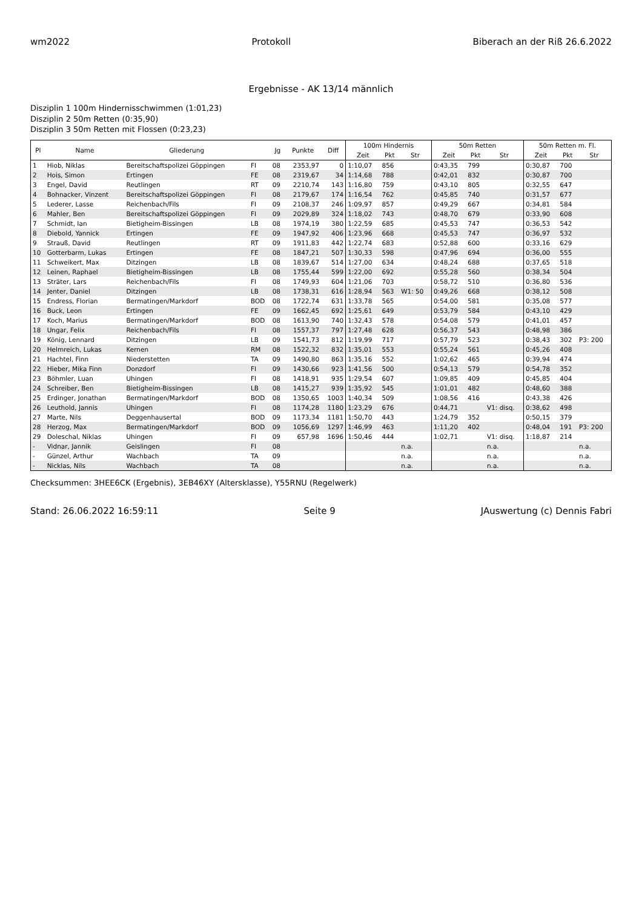wm2022 Protokoll Biberach an der Riß 26.6.2022
Ergebnisse - AK 13/14 männlich
Disziplin 1 100m Hindernisschwimmen (1:01,23)
Disziplin 2 50m Retten (0:35,90)
Disziplin 3 50m Retten mit Flossen (0:23,23)
| Pl | Name | Gliederung | | Jg | Punkte | Diff | 100m Hindernis | | | 50m Retten | | | 50m Retten m. Fl. | | |
| --- | --- | --- | --- | --- | --- | --- | --- | --- | --- | --- | --- | --- | --- | --- | --- |
| | | | | | | | Zeit | Pkt | Str | Zeit | Pkt | Str | Zeit | Pkt | Str |
| 1 | Hiob, Niklas | Bereitschaftspolizei Göppingen | FI | 08 | 2353,97 | 0 | 1:10,07 | 856 | | 0:43,35 | 799 | | 0:30,87 | 700 | |
| 2 | Hois, Simon | Ertingen | FE | 08 | 2319,67 | 34 | 1:14,68 | 788 | | 0:42,01 | 832 | | 0:30,87 | 700 | |
| 3 | Engel, David | Reutlingen | RT | 09 | 2210,74 | 143 | 1:16,80 | 759 | | 0:43,10 | 805 | | 0:32,55 | 647 | |
| 4 | Bohnacker, Vinzent | Bereitschaftspolizei Göppingen | FI | 08 | 2179,67 | 174 | 1:16,54 | 762 | | 0:45,85 | 740 | | 0:31,57 | 677 | |
| 5 | Lederer, Lasse | Reichenbach/Fils | FI | 09 | 2108,37 | 246 | 1:09,97 | 857 | | 0:49,29 | 667 | | 0:34,81 | 584 | |
| 6 | Mahler, Ben | Bereitschaftspolizei Göppingen | FI | 09 | 2029,89 | 324 | 1:18,02 | 743 | | 0:48,70 | 679 | | 0:33,90 | 608 | |
| 7 | Schmidt, Ian | Bietigheim-Bissingen | LB | 08 | 1974,19 | 380 | 1:22,59 | 685 | | 0:45,53 | 747 | | 0:36,53 | 542 | |
| 8 | Diebold, Yannick | Ertingen | FE | 09 | 1947,92 | 406 | 1:23,96 | 668 | | 0:45,53 | 747 | | 0:36,97 | 532 | |
| 9 | Strauß, David | Reutlingen | RT | 09 | 1911,83 | 442 | 1:22,74 | 683 | | 0:52,88 | 600 | | 0:33,16 | 629 | |
| 10 | Gotterbarm, Lukas | Ertingen | FE | 08 | 1847,21 | 507 | 1:30,33 | 598 | | 0:47,96 | 694 | | 0:36,00 | 555 | |
| 11 | Schweikert, Max | Ditzingen | LB | 08 | 1839,67 | 514 | 1:27,00 | 634 | | 0:48,24 | 688 | | 0:37,65 | 518 | |
| 12 | Leinen, Raphael | Bietigheim-Bissingen | LB | 08 | 1755,44 | 599 | 1:22,00 | 692 | | 0:55,28 | 560 | | 0:38,34 | 504 | |
| 13 | Sträter, Lars | Reichenbach/Fils | FI | 08 | 1749,93 | 604 | 1:21,06 | 703 | | 0:58,72 | 510 | | 0:36,80 | 536 | |
| 14 | Jenter, Daniel | Ditzingen | LB | 08 | 1738,31 | 616 | 1:28,94 | 563 | W1: 50 | 0:49,26 | 668 | | 0:38,12 | 508 | |
| 15 | Endress, Florian | Bermatingen/Markdorf | BOD | 08 | 1722,74 | 631 | 1:33,78 | 565 | | 0:54,00 | 581 | | 0:35,08 | 577 | |
| 16 | Buck, Leon | Ertingen | FE | 09 | 1662,45 | 692 | 1:25,61 | 649 | | 0:53,79 | 584 | | 0:43,10 | 429 | |
| 17 | Koch, Marius | Bermatingen/Markdorf | BOD | 08 | 1613,90 | 740 | 1:32,43 | 578 | | 0:54,08 | 579 | | 0:41,01 | 457 | |
| 18 | Ungar, Felix | Reichenbach/Fils | FI | 08 | 1557,37 | 797 | 1:27,48 | 628 | | 0:56,37 | 543 | | 0:48,98 | 386 | |
| 19 | König, Lennard | Ditzingen | LB | 09 | 1541,73 | 812 | 1:19,99 | 717 | | 0:57,79 | 523 | | 0:38,43 | 302 | P3: 200 |
| 20 | Helmreich, Lukas | Kernen | RM | 08 | 1522,32 | 832 | 1:35,01 | 553 | | 0:55,24 | 561 | | 0:45,26 | 408 | |
| 21 | Hachtel, Finn | Niederstetten | TA | 09 | 1490,80 | 863 | 1:35,16 | 552 | | 1:02,62 | 465 | | 0:39,94 | 474 | |
| 22 | Hieber, Mika Finn | Donzdorf | FI | 09 | 1430,66 | 923 | 1:41,56 | 500 | | 0:54,13 | 579 | | 0:54,78 | 352 | |
| 23 | Böhmler, Luan | Uhingen | FI | 08 | 1418,91 | 935 | 1:29,54 | 607 | | 1:09,85 | 409 | | 0:45,85 | 404 | |
| 24 | Schreiber, Ben | Bietigheim-Bissingen | LB | 08 | 1415,27 | 939 | 1:35,92 | 545 | | 1:01,01 | 482 | | 0:48,60 | 388 | |
| 25 | Erdinger, Jonathan | Bermatingen/Markdorf | BOD | 08 | 1350,65 | 1003 | 1:40,34 | 509 | | 1:08,56 | 416 | | 0:43,38 | 426 | |
| 26 | Leuthold, Jannis | Uhingen | FI | 08 | 1174,28 | 1180 | 1:23,29 | 676 | | 0:44,71 | | V1: disq. | 0:38,62 | 498 | |
| 27 | Marte, Nils | Deggenhausertal | BOD | 09 | 1173,34 | 1181 | 1:50,70 | 443 | | 1:24,79 | 352 | | 0:50,15 | 379 | |
| 28 | Herzog, Max | Bermatingen/Markdorf | BOD | 09 | 1056,69 | 1297 | 1:46,99 | 463 | | 1:11,20 | 402 | | 0:48,04 | 191 | P3: 200 |
| 29 | Doleschal, Niklas | Uhingen | FI | 09 | 657,98 | 1696 | 1:50,46 | 444 | | 1:02,71 | | V1: disq. | 1:18,87 | 214 | |
| - | Vidnar, Jannik | Geislingen | FI | 08 | | | | | n.a. | | | n.a. | | | n.a. |
| - | Günzel, Arthur | Wachbach | TA | 09 | | | | | n.a. | | | n.a. | | | n.a. |
| - | Nicklas, Nils | Wachbach | TA | 08 | | | | | n.a. | | | n.a. | | | n.a. |
Checksummen: 3HEE6CK (Ergebnis), 3EB46XY (Altersklasse), Y55RNU (Regelwerk)
Stand: 26.06.2022 16:59:11 Seite 9 JAuswertung (c) Dennis Fabri